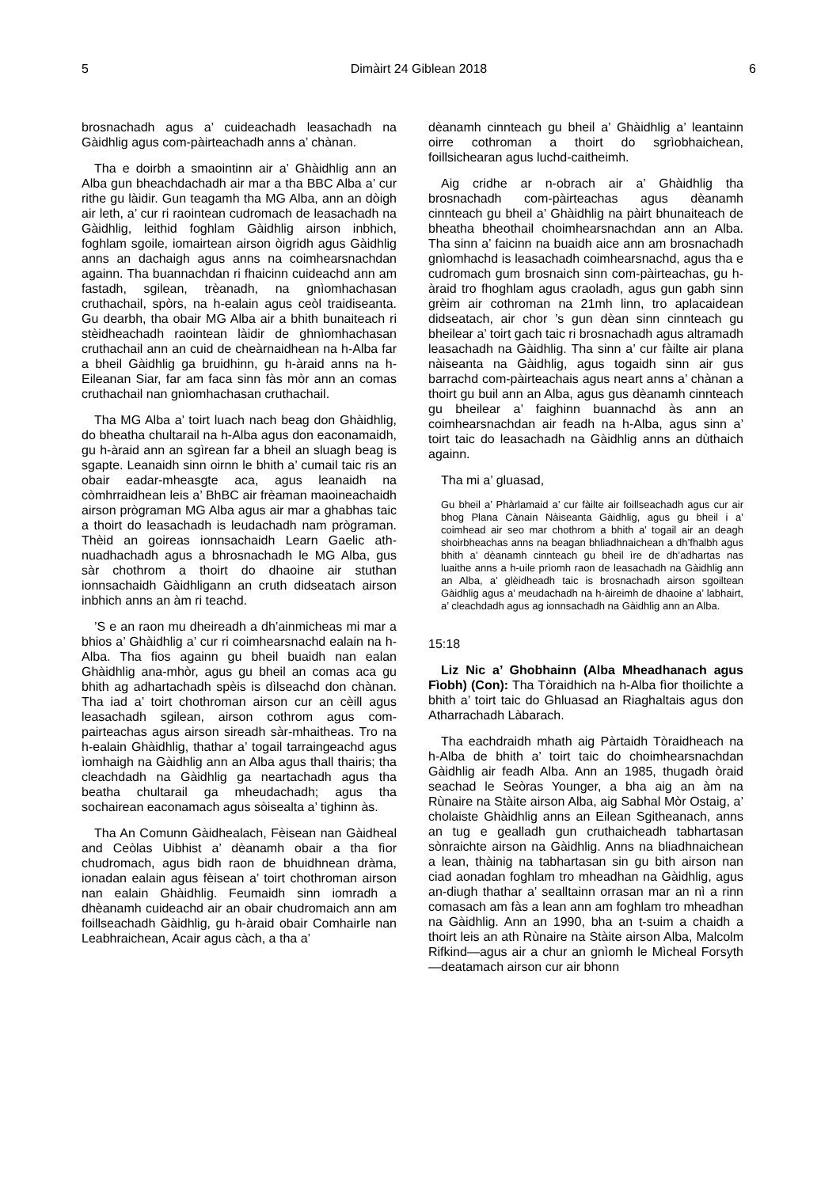5 Dimàirt 24 Giblean 2018 6
brosnachadh agus a’ cuideachadh leasachadh na Gàidhlig agus com-pàirteachadh anns a’ chànan.
Tha e doirbh a smaointinn air a’ Ghàidhlig ann an Alba gun bheachdachadh air mar a tha BBC Alba a’ cur rithe gu làidir. Gun teagamh tha MG Alba, ann an dòigh air leth, a’ cur ri raointean cudromach de leasachadh na Gàidhlig, leithid foghlam Gàidhlig airson inbhich, foghlam sgoile, iomairtean airson òigridh agus Gàidhlig anns an dachaigh agus anns na coimhearsnachdan againn. Tha buannachdan ri fhaicinn cuideachd ann am fastadh, sgilean, trèanadh, na gnìomhachasan cruthachail, spòrs, na h-ealain agus ceòl traidiseanta. Gu dearbh, tha obair MG Alba air a bhith bunaiteach ri stèidheachadh raointean làidir de ghnìomhachasan cruthachail ann an cuid de cheàrnaidhean na h-Alba far a bheil Gàidhlig ga bruidhinn, gu h-àraid anns na h-Eileanan Siar, far am faca sinn fàs mòr ann an comas cruthachail nan gnìomhachasan cruthachail.
Tha MG Alba a’ toirt luach nach beag don Ghàidhlig, do bheatha chultarail na h-Alba agus don eaconamaidh, gu h-àraid ann an sgìrean far a bheil an sluagh beag is sgapte. Leanaidh sinn oirnn le bhith a’ cumail taic ris an obair eadar-mheasgte aca, agus leanaidh na còmhrraidhean leis a’ BhBC air frèaman maoineachaidh airson prògraman MG Alba agus air mar a ghabhas taic a thoirt do leasachadh is leudachadh nam prògraman. Thèid an goireas ionnsachaidh Learn Gaelic ath-nuadhachadh agus a bhrosnachadh le MG Alba, gus sàr chothrom a thoirt do dhaoine air stuthan ionnsachaidh Gàidhligann an cruth didseatach airson inbhich anns an àm ri teachd.
’S e an raon mu dheireadh a dh’ainmicheas mi mar a bhios a’ Ghàidhlig a’ cur ri coimhearsnachd ealain na h-Alba. Tha fios againn gu bheil buaidh nan ealan Ghàidhlig ana-mhòr, agus gu bheil an comas aca gu bhith ag adhartachadh spèis is dìlseachd don chànan. Tha iad a’ toirt chothroman airson cur an cèill agus leasachadh sgilean, airson cothrom agus com-pairteachas agus airson sireadh sàr-mhaitheas. Tro na h-ealain Ghàidhlig, thathar a’ togail tarraingeachd agus ìomhaigh na Gàidhlig ann an Alba agus thall thairis; tha cleachdadh na Gàidhlig ga neartachadh agus tha beatha chultarail ga mheudachadh; agus tha sochairean eaconamach agus sòisealta a’ tighinn às.
Tha An Comunn Gàidhealach, Fèisean nan Gàidheal and Ceòlas Uibhist a’ dèanamh obair a tha fìor chudromach, agus bidh raon de bhuidhnean dràma, ionadan ealain agus fèisean a’ toirt chothroman airson nan ealain Ghàidhlig. Feumaidh sinn iomradh a dhèanamh cuideachd air an obair chudromaich ann am foillseachadh Gàidhlig, gu h-àraid obair Comhairle nan Leabhraichean, Acair agus càch, a tha a’
dèanamh cinnteach gu bheil a’ Ghàidhlig a’ leantainn oirre cothroman a thoirt do sgrìobhaichean, foillsichearan agus luchd-caitheimh.
Aig cridhe ar n-obrach air a’ Ghàidhlig tha brosnachadh com-pàirteachas agus dèanamh cinnteach gu bheil a’ Ghàidhlig na pàirt bhunaiteach de bheatha bheothail choimhearsnachdan ann an Alba. Tha sinn a’ faicinn na buaidh aice ann am brosnachadh gnìomhachd is leasachadh coimhearsnachd, agus tha e cudromach gum brosnaich sinn com-pàirteachas, gu h-àraid tro fhoghlam agus craoladh, agus gun gabh sinn grèim air cothroman na 21mh linn, tro aplacaidean didseatach, air chor ’s gun dèan sinn cinnteach gu bheilear a’ toirt gach taic ri brosnachadh agus altramadh leasachadh na Gàidhlig. Tha sinn a’ cur fàilte air plana nàiseanta na Gàidhlig, agus togaidh sinn air gus barrachd com-pàirteachais agus neart anns a’ chànan a thoirt gu buil ann an Alba, agus gus dèanamh cinnteach gu bheilear a’ faighinn buannachd às ann an coimhearsnachdan air feadh na h-Alba, agus sinn a’ toirt taic do leasachadh na Gàidhlig anns an dùthaich againn.
Tha mi a’ gluasad,
Gu bheil a’ Phàrlamaid a’ cur fàilte air foillseachadh agus cur air bhog Plana Cànain Nàiseanta Gàidhlig, agus gu bheil i a’ coimhead air seo mar chothrom a bhith a’ togail air an deagh shoirbheachas anns na beagan bhliadhnaichean a dh’fhalbh agus bhith a’ dèanamh cinnteach gu bheil ìre de dh’adhartas nas luaithe anns a h-uile prìomh raon de leasachadh na Gàidhlig ann an Alba, a’ glèidheadh taic is brosnachadh airson sgoiltean Gàidhlig agus a’ meudachadh na h-àireimh de dhaoine a’ labhairt, a’ cleachdadh agus ag ionnsachadh na Gàidhlig ann an Alba.
15:18
Liz Nic a’ Ghobhainn (Alba Mheadhanach agus Fìobh) (Con): Tha Tòraidhich na h-Alba fìor thoilichte a bhith a’ toirt taic do Ghluasad an Riaghaltais agus don Atharrachadh Làbarach.
Tha eachdraidh mhath aig Pàrtaidh Tòraidheach na h-Alba de bhith a’ toirt taic do choimhearsnachdan Gàidhlig air feadh Alba. Ann an 1985, thugadh òraid seachad le Seòras Younger, a bha aig an àm na Rùnaire na Stàite airson Alba, aig Sabhal Mòr Ostaig, a’ cholaiste Ghàidhlig anns an Eilean Sgitheanach, anns an tug e gealladh gun cruthaicheadh tabhartasan sònraichte airson na Gàidhlig. Anns na bliadhnaichean a lean, thàinig na tabhartasan sin gu bith airson nan ciad aonadan foghlam tro mheadhan na Gàidhlig, agus an-diugh thathar a’ sealltainn orrasan mar an nì a rinn comasach am fàs a lean ann am foghlam tro mheadhan na Gàidhlig. Ann an 1990, bha an t-suim a chaidh a thoirt leis an ath Rùnaire na Stàite airson Alba, Malcolm Rifkind—agus air a chur an gnìomh le Mìcheal Forsyth—deatamach airson cur air bhonn